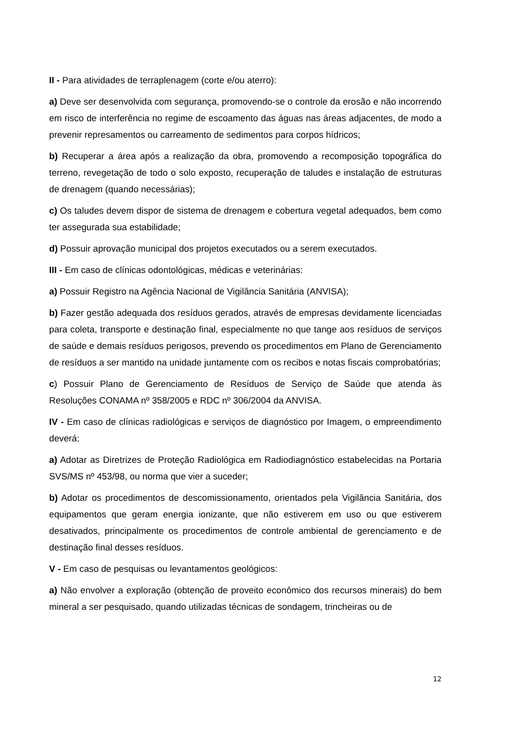II - Para atividades de terraplenagem (corte e/ou aterro):
a) Deve ser desenvolvida com segurança, promovendo-se o controle da erosão e não incorrendo em risco de interferência no regime de escoamento das águas nas áreas adjacentes, de modo a prevenir represamentos ou carreamento de sedimentos para corpos hídricos;
b) Recuperar a área após a realização da obra, promovendo a recomposição topográfica do terreno, revegetação de todo o solo exposto, recuperação de taludes e instalação de estruturas de drenagem (quando necessárias);
c) Os taludes devem dispor de sistema de drenagem e cobertura vegetal adequados, bem como ter assegurada sua estabilidade;
d) Possuir aprovação municipal dos projetos executados ou a serem executados.
III - Em caso de clínicas odontológicas, médicas e veterinárias:
a) Possuir Registro na Agência Nacional de Vigilância Sanitária (ANVISA);
b) Fazer gestão adequada dos resíduos gerados, através de empresas devidamente licenciadas para coleta, transporte e destinação final, especialmente no que tange aos resíduos de serviços de saúde e demais resíduos perigosos, prevendo os procedimentos em Plano de Gerenciamento de resíduos a ser mantido na unidade juntamente com os recibos e notas fiscais comprobatórias;
c) Possuir Plano de Gerenciamento de Resíduos de Serviço de Saúde que atenda às Resoluções CONAMA nº 358/2005 e RDC nº 306/2004 da ANVISA.
IV - Em caso de clínicas radiológicas e serviços de diagnóstico por Imagem, o empreendimento deverá:
a) Adotar as Diretrizes de Proteção Radiológica em Radiodiagnóstico estabelecidas na Portaria SVS/MS nº 453/98, ou norma que vier a suceder;
b) Adotar os procedimentos de descomissionamento, orientados pela Vigilância Sanitária, dos equipamentos que geram energia ionizante, que não estiverem em uso ou que estiverem desativados, principalmente os procedimentos de controle ambiental de gerenciamento e de destinação final desses resíduos.
V - Em caso de pesquisas ou levantamentos geológicos:
a) Não envolver a exploração (obtenção de proveito econômico dos recursos minerais) do bem mineral a ser pesquisado, quando utilizadas técnicas de sondagem, trincheiras ou de
12